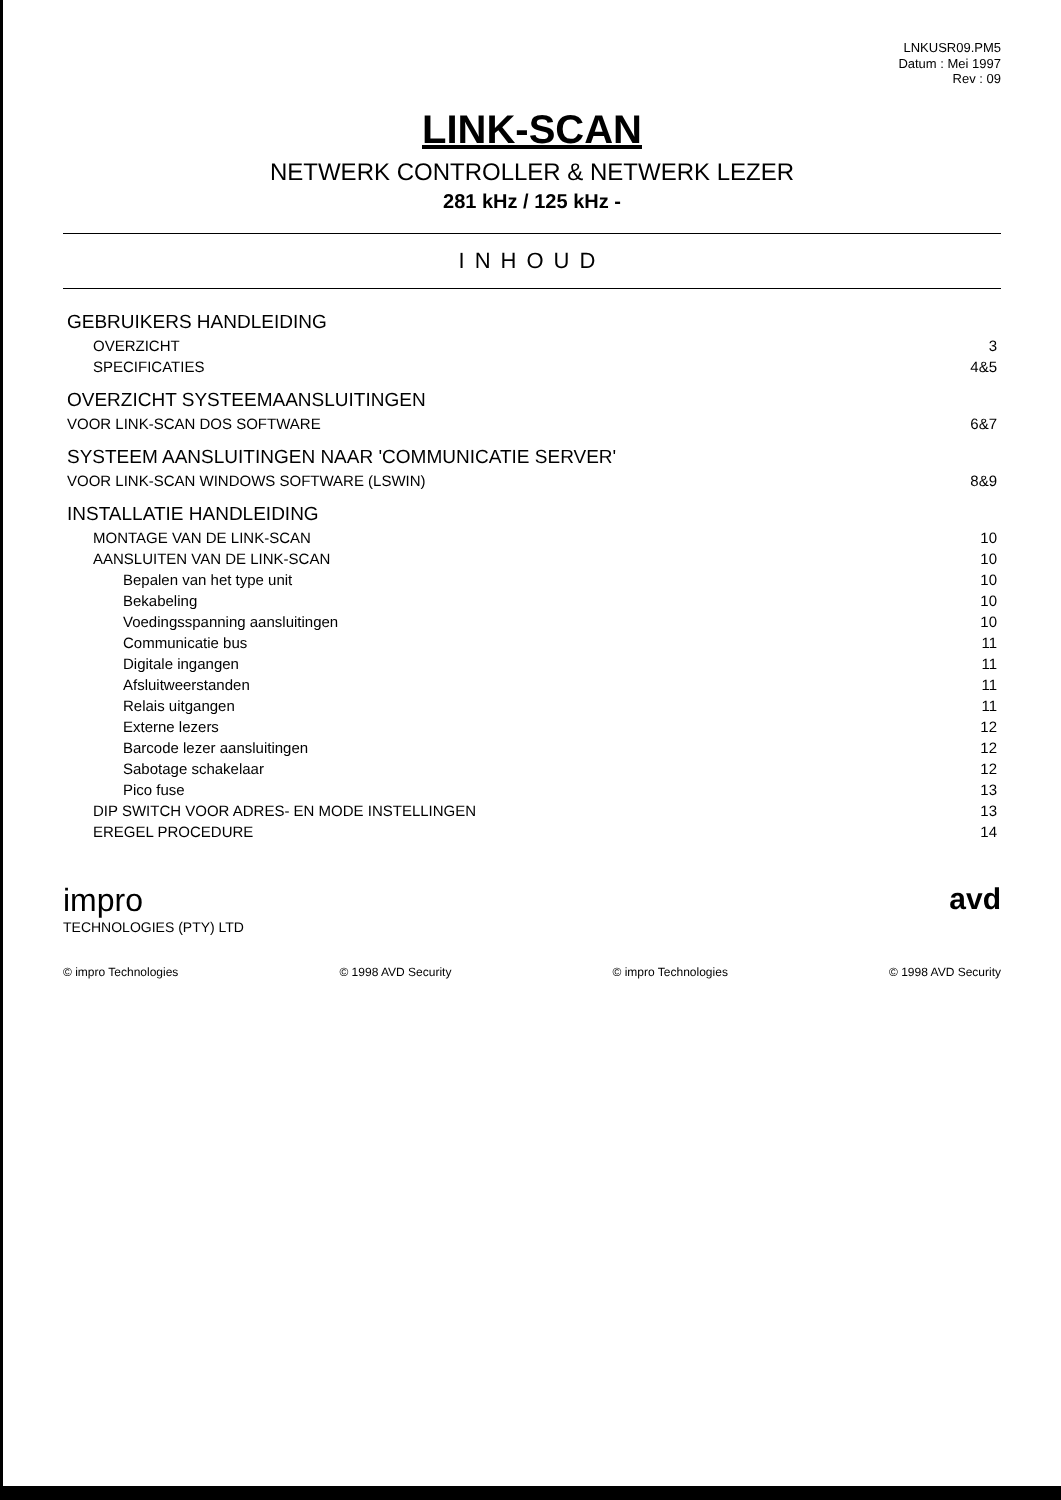LNKUSR09.PM5
Datum : Mei 1997
Rev : 09
LINK-SCAN
NETWERK CONTROLLER & NETWERK LEZER
281 kHz / 125 kHz -
INHOUD
| GEBRUIKERS HANDLEIDING | |
| OVERZICHT | 3 |
| SPECIFICATIES | 4&5 |
| OVERZICHT SYSTEEMAANSLUITINGEN | |
| VOOR LINK-SCAN DOS SOFTWARE | 6&7 |
| SYSTEEM AANSLUITINGEN NAAR 'COMMUNICATIE SERVER' | |
| VOOR LINK-SCAN WINDOWS SOFTWARE (LSWIN) | 8&9 |
| INSTALLATIE HANDLEIDING | |
| MONTAGE VAN DE LINK-SCAN | 10 |
| AANSLUITEN VAN DE LINK-SCAN | 10 |
| Bepalen van het type unit | 10 |
| Bekabeling | 10 |
| Voedingsspanning aansluitingen | 10 |
| Communicatie bus | 11 |
| Digitale ingangen | 11 |
| Afsluitweerstanden | 11 |
| Relais uitgangen | 11 |
| Externe lezers | 12 |
| Barcode lezer aansluitingen | 12 |
| Sabotage schakelaar | 12 |
| Pico fuse | 13 |
| DIP SWITCH VOOR ADRES- EN MODE INSTELLINGEN | 13 |
| EREGEL PROCEDURE | 14 |
impro
TECHNOLOGIES (PTY) LTD
avd
© impro Technologies © 1998 AVD Security © impro Technologies © 1998 AVD Security